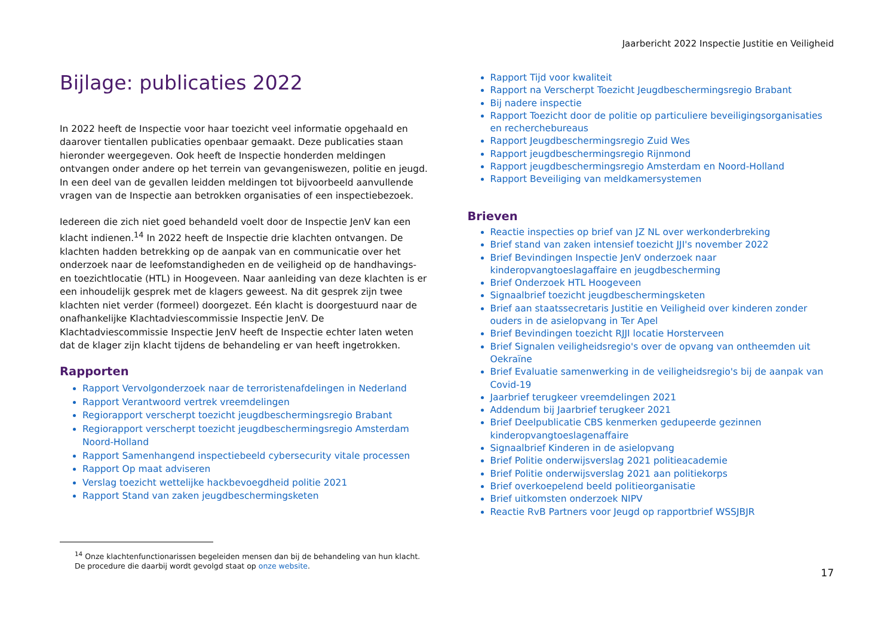Jaarbericht 2022 Inspectie Justitie en Veiligheid
Bijlage: publicaties 2022
In 2022 heeft de Inspectie voor haar toezicht veel informatie opgehaald en daarover tientallen publicaties openbaar gemaakt. Deze publicaties staan hieronder weergegeven. Ook heeft de Inspectie honderden meldingen ontvangen onder andere op het terrein van gevangeniswezen, politie en jeugd. In een deel van de gevallen leidden meldingen tot bijvoorbeeld aanvullende vragen van de Inspectie aan betrokken organisaties of een inspectiebezoek.
Iedereen die zich niet goed behandeld voelt door de Inspectie JenV kan een klacht indienen.<sup>14</sup> In 2022 heeft de Inspectie drie klachten ontvangen. De klachten hadden betrekking op de aanpak van en communicatie over het onderzoek naar de leefomstandigheden en de veiligheid op de handhavings- en toezichtlocatie (HTL) in Hoogeveen. Naar aanleiding van deze klachten is er een inhoudelijk gesprek met de klagers geweest. Na dit gesprek zijn twee klachten niet verder (formeel) doorgezet. Eén klacht is doorgestuurd naar de onafhankelijke Klachtadviescommissie Inspectie JenV. De Klachtadviescommissie Inspectie JenV heeft de Inspectie echter laten weten dat de klager zijn klacht tijdens de behandeling er van heeft ingetrokken.
Rapporten
Rapport Vervolgonderzoek naar de terroristenafdelingen in Nederland
Rapport Verantwoord vertrek vreemdelingen
Regiorapport verscherpt toezicht jeugdbeschermingsregio Brabant
Regiorapport verscherpt toezicht jeugdbeschermingsregio Amsterdam Noord-Holland
Rapport Samenhangend inspectiebeeld cybersecurity vitale processen
Rapport Op maat adviseren
Verslag toezicht wettelijke hackbevoegdheid politie 2021
Rapport Stand van zaken jeugdbeschermingsketen
Rapport Tijd voor kwaliteit
Rapport na Verscherpt Toezicht Jeugdbeschermingsregio Brabant
Bij nadere inspectie
Rapport Toezicht door de politie op particuliere beveiligingsorganisaties en recherchebureaus
Rapport Jeugdbeschermingsregio Zuid Wes
Rapport jeugdbeschermingsregio Rijnmond
Rapport jeugdbeschermingsregio Amsterdam en Noord-Holland
Rapport Beveiliging van meldkamersystemen
Brieven
Reactie inspecties op brief van JZ NL over werkonderbreking
Brief stand van zaken intensief toezicht JJI's november 2022
Brief Bevindingen Inspectie JenV onderzoek naar kinderopvangtoeslagaffaire en jeugdbescherming
Brief Onderzoek HTL Hoogeveen
Signaalbrief toezicht jeugdbeschermingsketen
Brief aan staatssecretaris Justitie en Veiligheid over kinderen zonder ouders in de asielopvang in Ter Apel
Brief Bevindingen toezicht RJJI locatie Horsterveen
Brief Signalen veiligheidsregio's over de opvang van ontheemden uit Oekraïne
Brief Evaluatie samenwerking in de veiligheidsregio's bij de aanpak van Covid-19
Jaarbrief terugkeer vreemdelingen 2021
Addendum bij Jaarbrief terugkeer 2021
Brief Deelpublicatie CBS kenmerken gedupeerde gezinnen kinderopvangtoeslagenaffaire
Signaalbrief Kinderen in de asielopvang
Brief Politie onderwijsverslag 2021 politieacademie
Brief Politie onderwijsverslag 2021 aan politiekorps
Brief overkoepelend beeld politieorganisatie
Brief uitkomsten onderzoek NIPV
Reactie RvB Partners voor Jeugd op rapportbrief WSSJBJR
<sup>14</sup> Onze klachtenfunctionarissen begeleiden mensen dan bij de behandeling van hun klacht.
De procedure die daarbij wordt gevolgd staat op onze website.
17